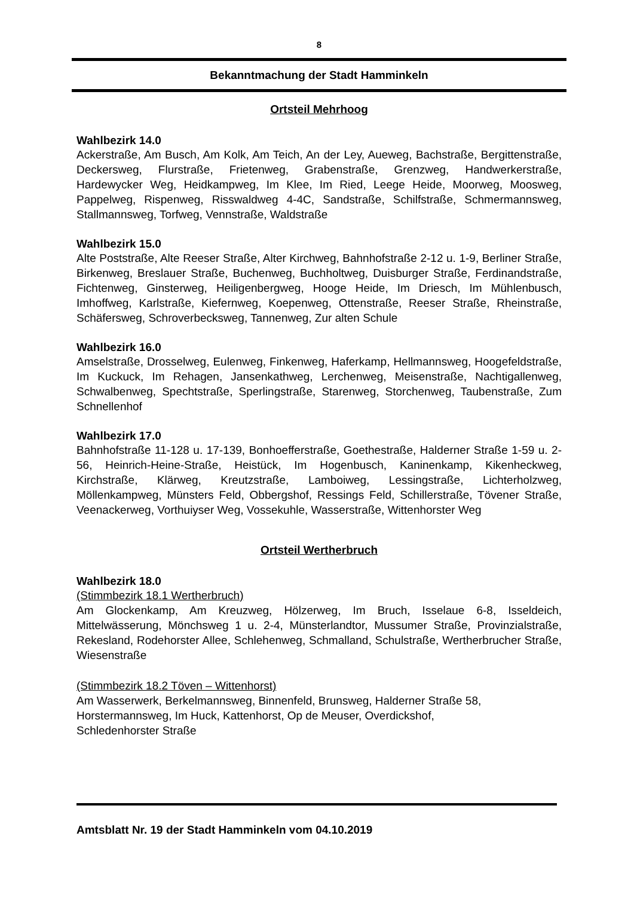8
Bekanntmachung der Stadt Hamminkeln
Ortsteil Mehrhoog
Wahlbezirk 14.0
Ackerstraße, Am Busch, Am Kolk, Am Teich, An der Ley, Aueweg, Bachstraße, Bergittenstraße, Deckersweg, Flurstraße, Frietenweg, Grabenstraße, Grenzweg, Handwerkerstraße, Hardewycker Weg, Heidkampweg, Im Klee, Im Ried, Leege Heide, Moorweg, Moosweg, Pappelweg, Rispenweg, Risswaldweg 4-4C, Sandstraße, Schilfstraße, Schmermannsweg, Stallmannsweg, Torfweg, Vennstraße, Waldstraße
Wahlbezirk 15.0
Alte Poststraße, Alte Reeser Straße, Alter Kirchweg, Bahnhofstraße 2-12 u. 1-9, Berliner Straße, Birkenweg, Breslauer Straße, Buchenweg, Buchholtweg, Duisburger Straße, Ferdinandstraße, Fichtenweg, Ginsterweg, Heiligenbergweg, Hooge Heide, Im Driesch, Im Mühlenbusch, Imhoffweg, Karlstraße, Kiefernweg, Koepenweg, Ottenstraße, Reeser Straße, Rheinstraße, Schäfersweg, Schroverbecksweg, Tannenweg, Zur alten Schule
Wahlbezirk 16.0
Amselstraße, Drosselweg, Eulenweg, Finkenweg, Haferkamp, Hellmannsweg, Hoogefeldstraße, Im Kuckuck, Im Rehagen, Jansenkathweg, Lerchenweg, Meisenstraße, Nachtigallenweg, Schwalbenweg, Spechtstraße, Sperlingstraße, Starenweg, Storchenweg, Taubenstraße, Zum Schnellenhof
Wahlbezirk 17.0
Bahnhofstraße 11-128 u. 17-139, Bonhoefferstraße, Goethestraße, Halderner Straße 1-59 u. 2-56, Heinrich-Heine-Straße, Heistück, Im Hogenbusch, Kaninenkamp, Kikenheckweg, Kirchstraße, Klärweg, Kreutzstraße, Lamboiweg, Lessingstraße, Lichterholzweg, Möllenkampweg, Münsters Feld, Obbergshof, Ressings Feld, Schillerstraße, Tövener Straße, Veenackerweg, Vorthuiyser Weg, Vossekuhle, Wasserstraße, Wittenhorster Weg
Ortsteil Wertherbruch
Wahlbezirk 18.0
(Stimmbezirk 18.1 Wertherbruch)
Am Glockenkamp, Am Kreuzweg, Hölzerweg, Im Bruch, Isselaue 6-8, Isseldeich, Mittelwässerung, Mönchsweg 1 u. 2-4, Münsterlandtor, Mussumer Straße, Provinzialstraße, Rekesland, Rodehorster Allee, Schlehenweg, Schmalland, Schulstraße, Wertherbrucher Straße, Wiesenstraße
(Stimmbezirk 18.2 Töven – Wittenhorst)
Am Wasserwerk, Berkelmannsweg, Binnenfeld, Brunsweg, Halderner Straße 58,
Horstermannsweg, Im Huck, Kattenhorst, Op de Meuser, Overdickshof,
Schledenhorster Straße
Amtsblatt Nr. 19 der Stadt Hamminkeln vom 04.10.2019